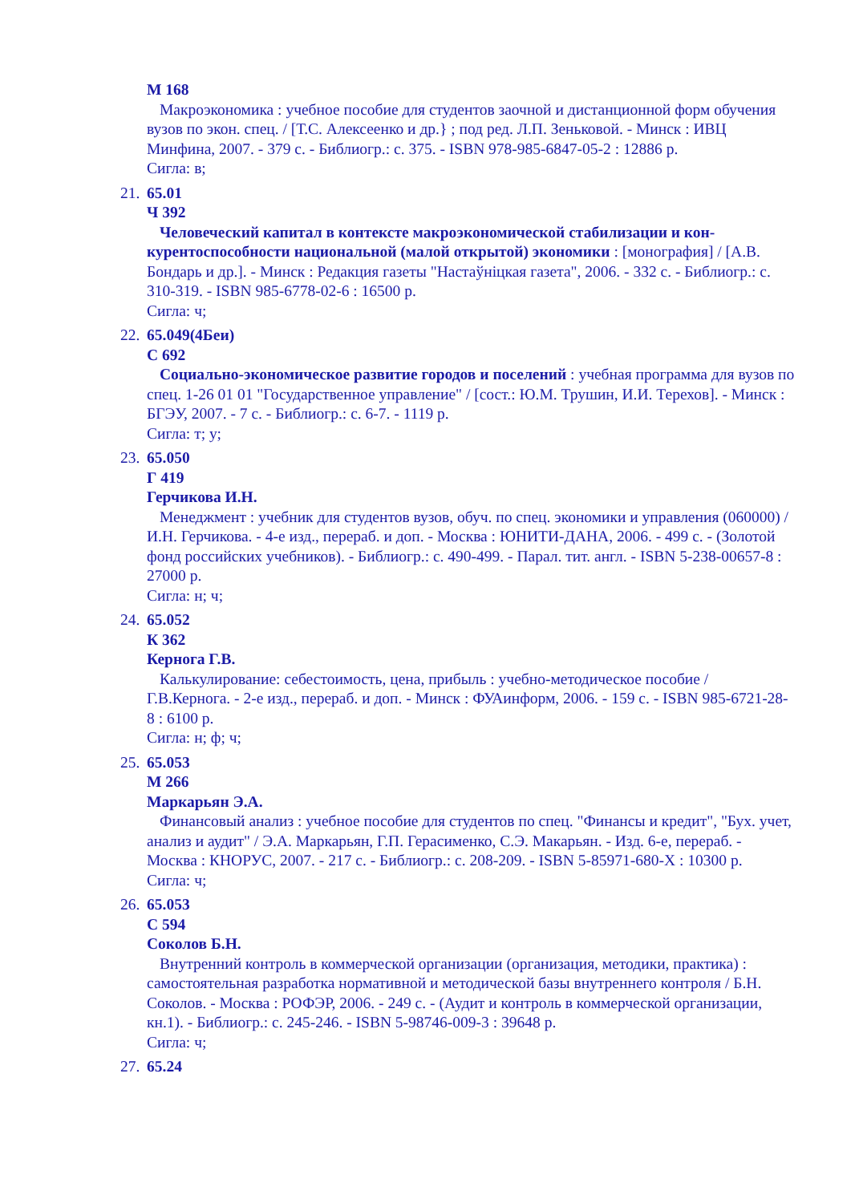М 168
Макроэкономика : учебное пособие для студентов заочной и дистанционной форм обучения вузов по экон. спец. / [Т.С. Алексеенко и др.} ; под ред. Л.П. Зеньковой. - Минск : ИВЦ Минфина, 2007. - 379 с. - Библиогр.: с. 375. - ISBN 978-985-6847-05-2 : 12886 р.
Сигла: в;
21.
65.01
Ч 392
Человеческий капитал в контексте макроэкономической стабилизации и кон­курентоспособности национальной (малой открытой) экономики : [монография] / [А.В. Бондарь и др.]. - Минск : Редакция газеты "Настаўніцкая газета", 2006. - 332 с. - Библиогр.: с. 310-319. - ISBN 985-6778-02-6 : 16500 р.
Сигла: ч;
22.
65.049(4Беи)
С 692
Социально-экономическое развитие городов и поселений : учебная программа для вузов по спец. 1-26 01 01 "Государственное управление" / [сост.: Ю.М. Трушин, И.И. Терехов]. - Минск : БГЭУ, 2007. - 7 с. - Библиогр.: с. 6-7. - 1119 р.
Сигла: т; у;
23.
65.050
Г 419
Герчикова И.Н.
Менеджмент : учебник для студентов вузов, обуч. по спец. экономики и управления (060000) /И.Н. Герчикова. - 4-е изд., перераб. и доп. - Москва : ЮНИТИ-ДАНА, 2006. - 499 с. - (Золотой фонд российских учебников). - Библиогр.: с. 490-499. - Парал. тит. англ. - ISBN 5-238-00657-8 : 27000 р.
Сигла: н; ч;
24.
65.052
К 362
Кернога Г.В.
Калькулирование: себестоимость, цена, прибыль : учебно-методическое пособие / Г.В.Кернога. - 2-е изд., перераб. и доп. - Минск : ФУАинформ, 2006. - 159 с. - ISBN 985-6721-28-8 : 6100 р.
Сигла: н; ф; ч;
25.
65.053
М 266
Маркарьян Э.А.
Финансовый анализ : учебное пособие для студентов по спец. "Финансы и кредит", "Бух. учет, анализ и аудит" / Э.А. Маркарьян, Г.П. Герасименко, С.Э. Макарьян. - Изд. 6-е, перераб. - Москва : КНОРУС, 2007. - 217 с. - Библиогр.: с. 208-209. - ISBN 5-85971-680-X : 10300 р.
Сигла: ч;
26.
65.053
С 594
Соколов Б.Н.
Внутренний контроль в коммерческой организации (организация, методики, практи­ка) : самостоятельная разработка нормативной и методической базы внутреннего кон­троля / Б.Н. Соколов. - Москва : РОФЭР, 2006. - 249 с. - (Аудит и контроль в коммер­ческой организации, кн.1). - Библиогр.: с. 245-246. - ISBN 5-98746-009-3 : 39648 р.
Сигла: ч;
27.
65.24